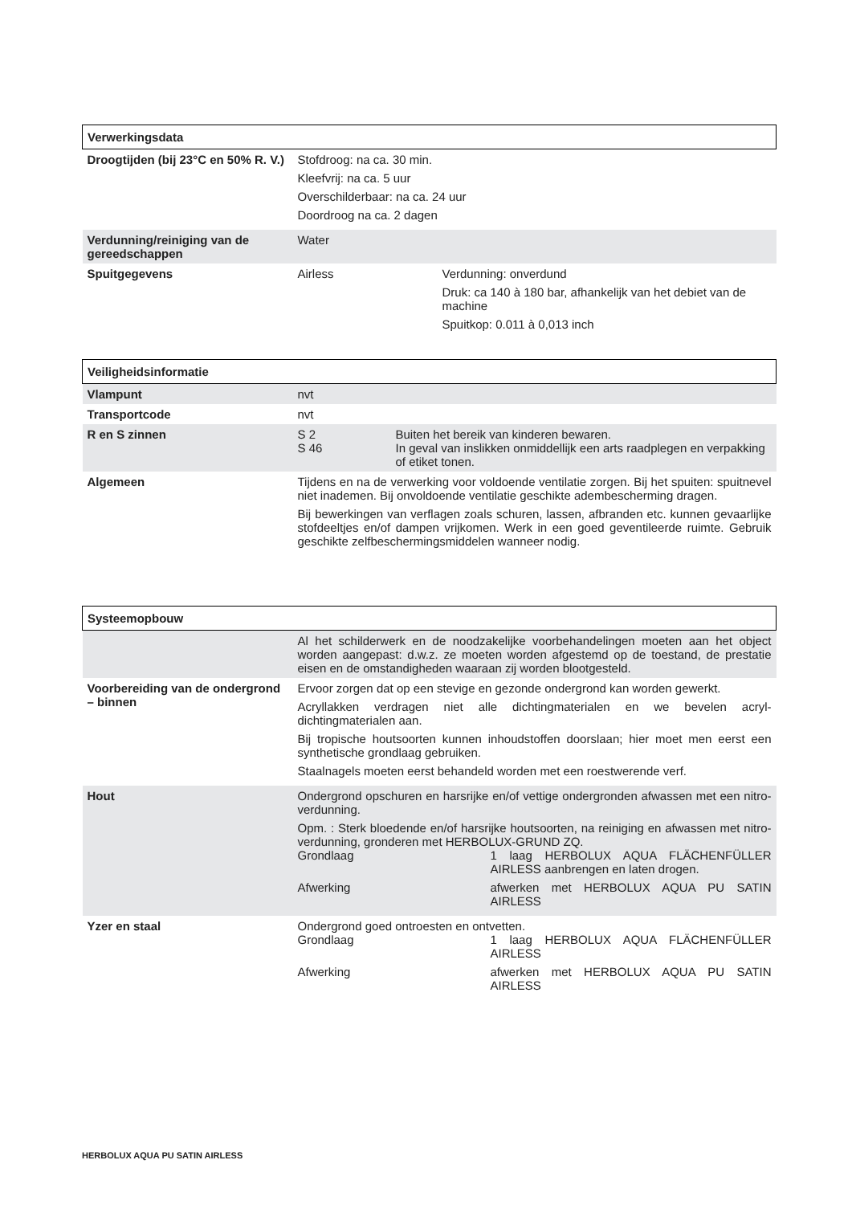| Verwerkingsdata | |
| Droogtijden (bij 23°C en 50% R. V.) | Stofdroog: na ca. 30 min. Kleefvrij: na ca. 5 uur Overschilderbaar: na ca. 24 uur Doordroog na ca. 2 dagen |
| Verdunning/reiniging van de gereedschappen | Water |
| Spuitgegevens | / Airless / Verdunning: onverdund Druk: ca 140 à 180 bar, afhankelijk van het debiet van de machine Spuitkop: 0.011 à 0,013 inch / |
| Veiligheidsinformatie | |
| Vlampunt | nvt |
| Transportcode | nvt |
| R en S zinnen | / S 2 / Buiten het bereik van kinderen bewaren. / / S 46 / In geval van inslikken onmiddellijk een arts raadplegen en verpakking of etiket tonen. / |
| Algemeen | Tijdens en na de verwerking voor voldoende ventilatie zorgen. Bij het spuiten: spuitnevel niet inademen. Bij onvoldoende ventilatie geschikte adembescherming dragen. Bij bewerkingen van verflagen zoals schuren, lassen, afbranden etc. kunnen gevaarlijke stofdeeltjes en/of dampen vrijkomen. Werk in een goed geventileerde ruimte. Gebruik geschikte zelfbeschermingsmiddelen wanneer nodig. |
| Systeemopbouw | |
| | Al het schilderwerk en de noodzakelijke voorbehandelingen moeten aan het object worden aangepast: d.w.z. ze moeten worden afgestemd op de toestand, de prestatie eisen en de omstandigheden waaraan zij worden blootgesteld. |
| Voorbereiding van de ondergrond – binnen | Ervoor zorgen dat op een stevige en gezonde ondergrond kan worden gewerkt. Acryllakken verdragen niet alle dichtingmaterialen en we bevelen acryl-dichtingmaterialen aan. Bij tropische houtsoorten kunnen inhoudstoffen doorslaan; hier moet men eerst een synthetische grondlaag gebruiken. Staalnagels moeten eerst behandeld worden met een roestwerende verf. |
| Hout | Ondergrond opschuren en harsrijke en/of vettige ondergronden afwassen met een nitro-verdunning. Opm. : Sterk bloedende en/of harsrijke houtsoorten, na reiniging en afwassen met nitro-verdunning, gronderen met HERBOLUX-GRUND ZQ. / Grondlaag / 1 laag HERBOLUX AQUA FLÄCHENFÜLLER AIRLESS aanbrengen en laten drogen. / / Afwerking / afwerken met HERBOLUX AQUA PU SATIN AIRLESS / |
| Yzer en staal | Ondergrond goed ontroesten en ontvetten. / Grondlaag / 1 laag HERBOLUX AQUA FLÄCHENFÜLLER AIRLESS / / Afwerking / afwerken met HERBOLUX AQUA PU SATIN AIRLESS / |
HERBOLUX AQUA PU SATIN AIRLESS